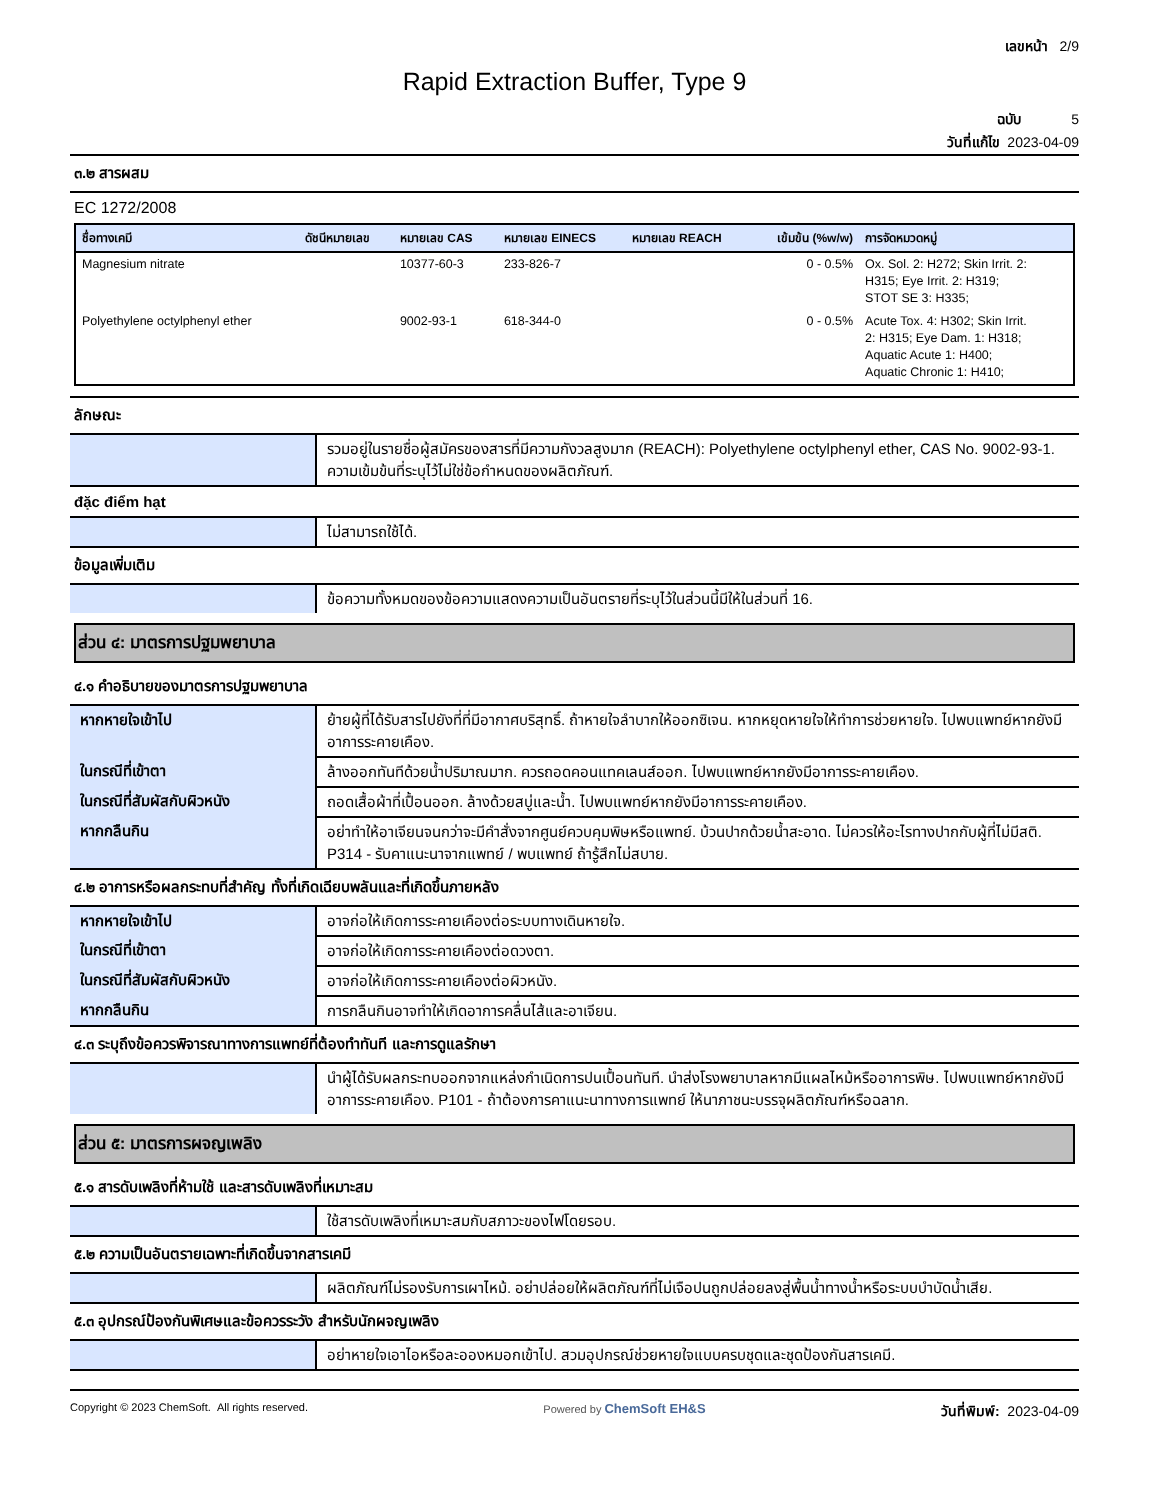เลขหน้า 2/9
Rapid Extraction Buffer, Type 9
ฉบับ 5
วันที่แก้ไข 2023-04-09
๓.๒ สารผสม
EC 1272/2008
| ชื่อทางเคมี | ดัชนีหมายเลข | หมายเลข CAS | หมายเลข EINECS | หมายเลข REACH | เข้มข้น (%w/w) | การจัดหมวดหมู่ |
| --- | --- | --- | --- | --- | --- | --- |
| Magnesium nitrate | | 10377-60-3 | 233-826-7 | | 0 - 0.5% | Ox. Sol. 2: H272; Skin Irrit. 2: H315; Eye Irrit. 2: H319; STOT SE 3: H335; |
| Polyethylene octylphenyl ether | | 9002-93-1 | 618-344-0 | | 0 - 0.5% | Acute Tox. 4: H302; Skin Irrit. 2: H315; Eye Dam. 1: H318; Aquatic Acute 1: H400; Aquatic Chronic 1: H410; |
ลักษณะ
| | รวมอยู่ในรายชื่อผู้สมัครของสารที่มีความกังวลสูงมาก (REACH): Polyethylene octylphenyl ether, CAS No. 9002-93-1. ความเข้มข้นที่ระบุไว้ไม่ใช่ข้อกำหนดของผลิตภัณฑ์. |
đặc điểm hạt
| | ไม่สามารถใช้ได้. |
ข้อมูลเพิ่มเติม
| | ข้อความทั้งหมดของข้อความแสดงความเป็นอันตรายที่ระบุไว้ในส่วนนี้มีให้ในส่วนที่ 16. |
ส่วน ๔: มาตรการปฐมพยาบาล
๔.๑ คำอธิบายของมาตรการปฐมพยาบาล
| หากหายใจเข้าไป | ย้ายผู้ที่ได้รับสารไปยังที่ที่มีอากาศบริสุทธิ์. ถ้าหายใจลำบากให้ออกซิเจน. หากหยุดหายใจให้ทำการช่วยหายใจ. ไปพบแพทย์หากยังมีอาการระคายเคือง. |
| ในกรณีที่เข้าตา | ล้างออกทันทีด้วยน้ำปริมาณมาก. ควรถอดคอนแทคเลนส์ออก. ไปพบแพทย์หากยังมีอาการระคายเคือง. |
| ในกรณีที่สัมผัสกับผิวหนัง | ถอดเสื้อผ้าที่เปื้อนออก. ล้างด้วยสบู่และน้ำ. ไปพบแพทย์หากยังมีอาการระคายเคือง. |
| หากกลืนกิน | อย่าทำให้อาเจียนจนกว่าจะมีคำสั่งจากศูนย์ควบคุมพิษหรือแพทย์. บ้วนปากด้วยน้ำสะอาด. ไม่ควรให้อะไรทางปากกับผู้ที่ไม่มีสติ. P314 - รับคาแนะนาจากแพทย์ / พบแพทย์ ถ้ารู้สึกไม่สบาย. |
๔.๒ อาการหรือผลกระทบที่สำคัญ ทั้งที่เกิดเฉียบพลันและที่เกิดขึ้นภายหลัง
| หากหายใจเข้าไป | อาจก่อให้เกิดการระคายเคืองต่อระบบทางเดินหายใจ. |
| ในกรณีที่เข้าตา | อาจก่อให้เกิดการระคายเคืองต่อดวงตา. |
| ในกรณีที่สัมผัสกับผิวหนัง | อาจก่อให้เกิดการระคายเคืองต่อผิวหนัง. |
| หากกลืนกิน | การกลืนกินอาจทำให้เกิดอาการคลื่นไส้และอาเจียน. |
๔.๓ ระบุถึงข้อควรพิจารณาทางการแพทย์ที่ต้องทำทันที และการดูแลรักษา
| | นำผู้ได้รับผลกระทบออกจากแหล่งกำเนิดการปนเปื้อนทันที. นำส่งโรงพยาบาลหากมีแผลไหม้หรืออาการพิษ. ไปพบแพทย์หากยังมีอาการระคายเคือง. P101 - ถ้าต้องการคาแนะนาทางการแพทย์ ให้นาภาชนะบรรจุผลิตภัณฑ์หรือฉลาก. |
ส่วน ๕: มาตรการผจญเพลิง
๕.๑ สารดับเพลิงที่ห้ามใช้ และสารดับเพลิงที่เหมาะสม
| | ใช้สารดับเพลิงที่เหมาะสมกับสภาวะของไฟโดยรอบ. |
๕.๒ ความเป็นอันตรายเฉพาะที่เกิดขึ้นจากสารเคมี
| | ผลิตภัณฑ์ไม่รองรับการเผาไหม้. อย่าปล่อยให้ผลิตภัณฑ์ที่ไม่เจือปนถูกปล่อยลงสู่พื้นน้ำทางน้ำหรือระบบบำบัดน้ำเสีย. |
๕.๓ อุปกรณ์ป้องกันพิเศษและข้อควรระวัง สำหรับนักผจญเพลิง
| | อย่าหายใจเอาไอหรือละอองหมอกเข้าไป. สวมอุปกรณ์ช่วยหายใจแบบครบชุดและชุดป้องกันสารเคมี. |
Copyright © 2023 ChemSoft. All rights reserved. Powered by ChemSoft EH&S วันที่พิมพ์: 2023-04-09